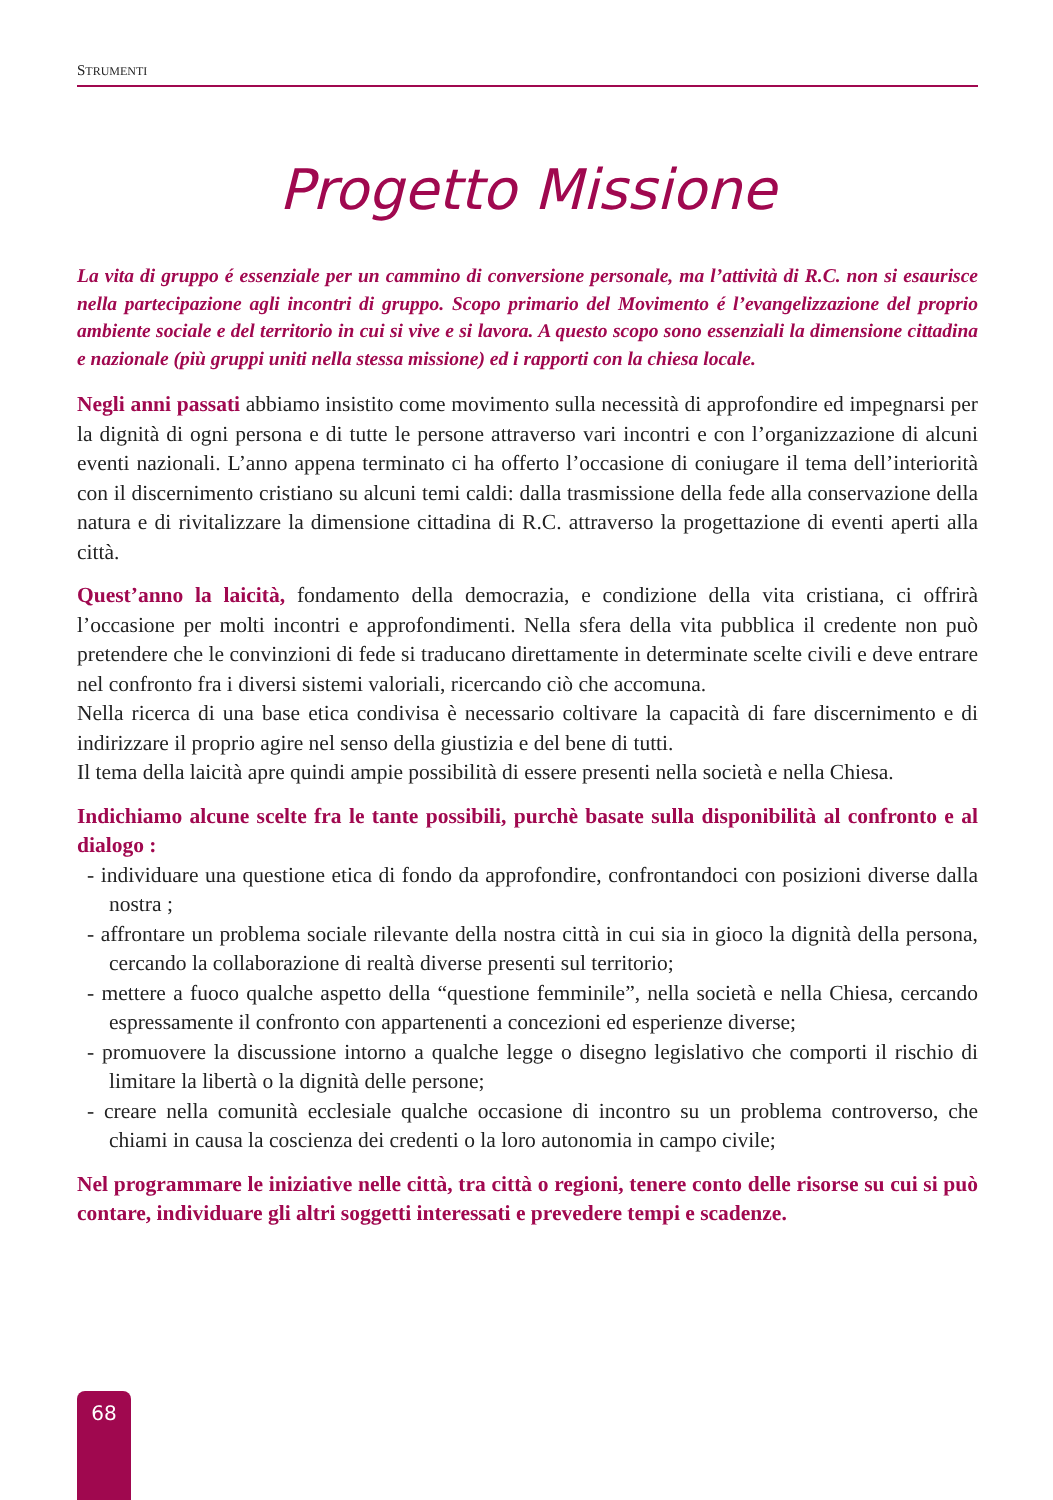STRUMENTI
Progetto Missione
La vita di gruppo é essenziale per un cammino di conversione personale, ma l’attività di R.C. non si esaurisce nella partecipazione agli incontri di gruppo. Scopo primario del Movimento é l’evangelizzazione del proprio ambiente sociale e del territorio in cui si vive e si lavora. A questo scopo sono essenziali la dimensione cittadina e nazionale (più gruppi uniti nella stessa missione) ed i rapporti con la chiesa locale.
Negli anni passati abbiamo insistito come movimento sulla necessità di approfondire ed impegnarsi per la dignità di ogni persona e di tutte le persone attraverso vari incontri e con l’organizzazione di alcuni eventi nazionali. L’anno appena terminato ci ha offerto l’occasione di coniugare il tema dell’interiorità con il discernimento cristiano su alcuni temi caldi: dalla trasmissione della fede alla conservazione della natura e di rivitalizzare la dimensione cittadina di R.C. attraverso la progettazione di eventi aperti alla città.
Quest’anno la laicità, fondamento della democrazia, e condizione della vita cristiana, ci offrirà l’occasione per molti incontri e approfondimenti. Nella sfera della vita pubblica il credente non può pretendere che le convinzioni di fede si traducano direttamente in determinate scelte civili e deve entrare nel confronto fra i diversi sistemi valoriali, ricercando ciò che accomuna.
Nella ricerca di una base etica condivisa è necessario coltivare la capacità di fare discernimento e di indirizzare il proprio agire nel senso della giustizia e del bene di tutti.
Il tema della laicità apre quindi ampie possibilità di essere presenti nella società e nella Chiesa.
Indichiamo alcune scelte fra le tante possibili, purchè basate sulla disponibilità al confronto e al dialogo :
- individuare una questione etica di fondo da approfondire, confrontandoci con posizioni diverse dalla nostra ;
- affrontare un problema sociale rilevante della nostra città in cui sia in gioco la dignità della persona, cercando la collaborazione di realtà diverse presenti sul territorio;
- mettere a fuoco qualche aspetto della “questione femminile”, nella società e nella Chiesa, cercando espressamente il confronto con appartenenti a concezioni ed esperienze diverse;
- promuovere la discussione intorno a qualche legge o disegno legislativo che comporti il rischio di limitare la libertà o la dignità delle persone;
- creare nella comunità ecclesiale qualche occasione di incontro su un problema controverso, che chiami in causa la coscienza dei credenti o la loro autonomia in campo civile;
Nel programmare le iniziative nelle città, tra città o regioni, tenere conto delle risorse su cui si può contare, individuare gli altri soggetti interessati e prevedere tempi e scadenze.
68